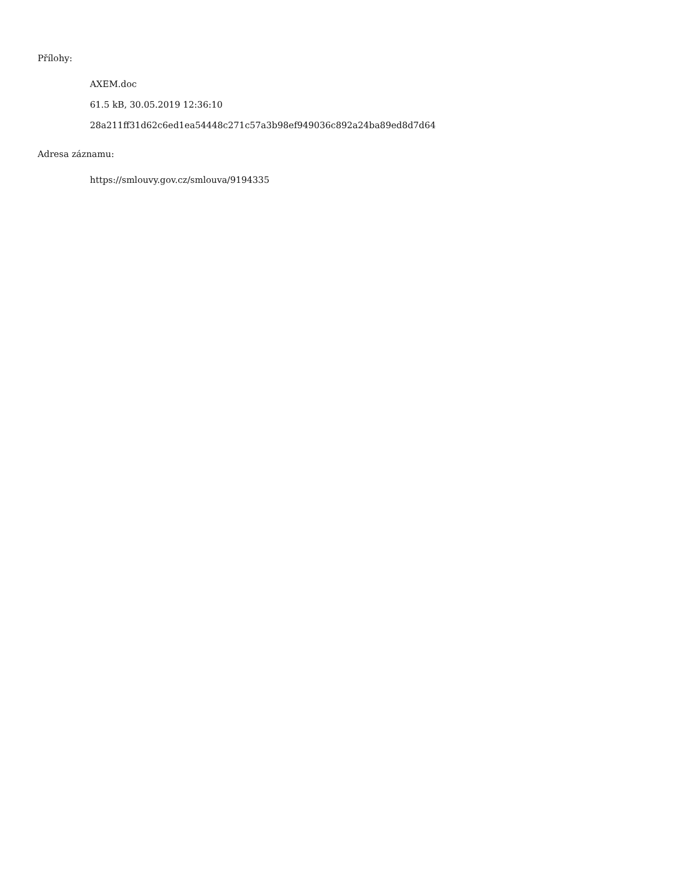Přílohy:
AXEM.doc
61.5 kB, 30.05.2019 12:36:10
28a211ff31d62c6ed1ea54448c271c57a3b98ef949036c892a24ba89ed8d7d64
Adresa záznamu:
https://smlouvy.gov.cz/smlouva/9194335